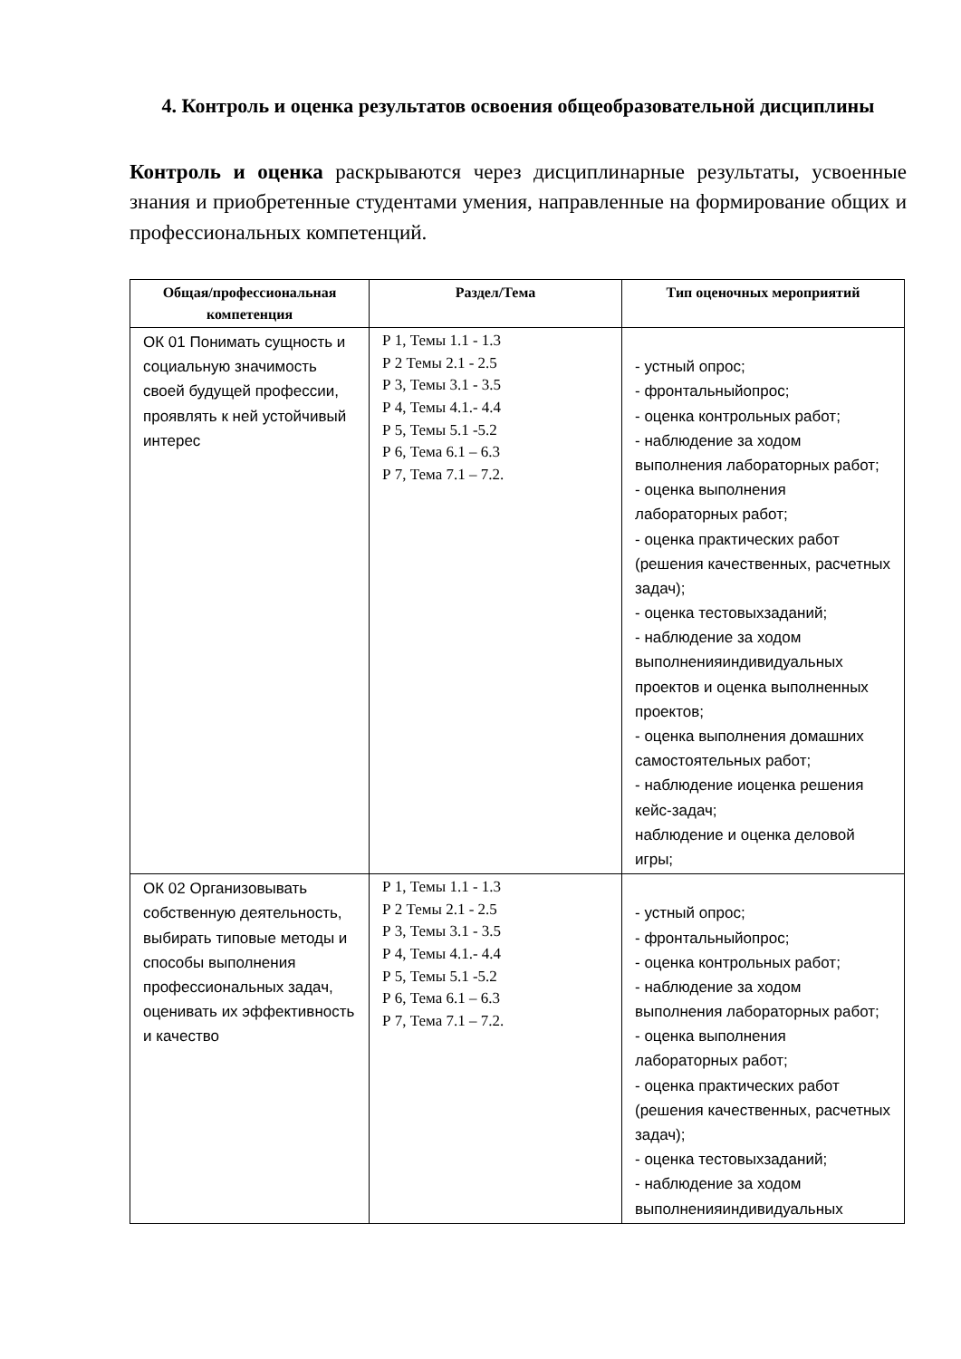4. Контроль и оценка результатов освоения общеобразовательной дисциплины
Контроль и оценка раскрываются через дисциплинарные результаты, усвоенные знания и приобретенные студентами умения, направленные на формирование общих и профессиональных компетенций.
| Общая/профессиональная компетенция | Раздел/Тема | Тип оценочных мероприятий |
| --- | --- | --- |
| ОК 01 Понимать сущность и социальную значимость своей будущей профессии, проявлять к ней устойчивый интерес | Р 1, Темы 1.1 - 1.3 Р 2 Темы 2.1 - 2.5 Р 3, Темы 3.1 - 3.5 Р 4, Темы 4.1.- 4.4 Р 5, Темы 5.1 -5.2 Р 6, Тема 6.1 – 6.3 Р 7, Тема 7.1 – 7.2. | - устный опрос; - фронтальныйопрос; - оценка контрольных работ; - наблюдение за ходом выполнения лабораторных работ; - оценка выполнения лабораторных работ; - оценка практических работ (решения качественных, расчетных задач); - оценка тестовыхзаданий; - наблюдение за ходом выполненияиндивидуальных проектов и оценка выполненных проектов; - оценка выполнения домашних самостоятельных работ; - наблюдение иоценка решения кейс-задач; наблюдение и оценка деловой игры; |
| ОК 02 Организовывать собственную деятельность, выбирать типовые методы и способы выполнения профессиональных задач, оценивать их эффективность и качество | Р 1, Темы 1.1 - 1.3 Р 2 Темы 2.1 - 2.5 Р 3, Темы 3.1 - 3.5 Р 4, Темы 4.1.- 4.4 Р 5, Темы 5.1 -5.2 Р 6, Тема 6.1 – 6.3 Р 7, Тема 7.1 – 7.2. | - устный опрос; - фронтальныйопрос; - оценка контрольных работ; - наблюдение за ходом выполнения лабораторных работ; - оценка выполнения лабораторных работ; - оценка практических работ (решения качественных, расчетных задач); - оценка тестовыхзаданий; - наблюдение за ходом выполненияиндивидуальных |